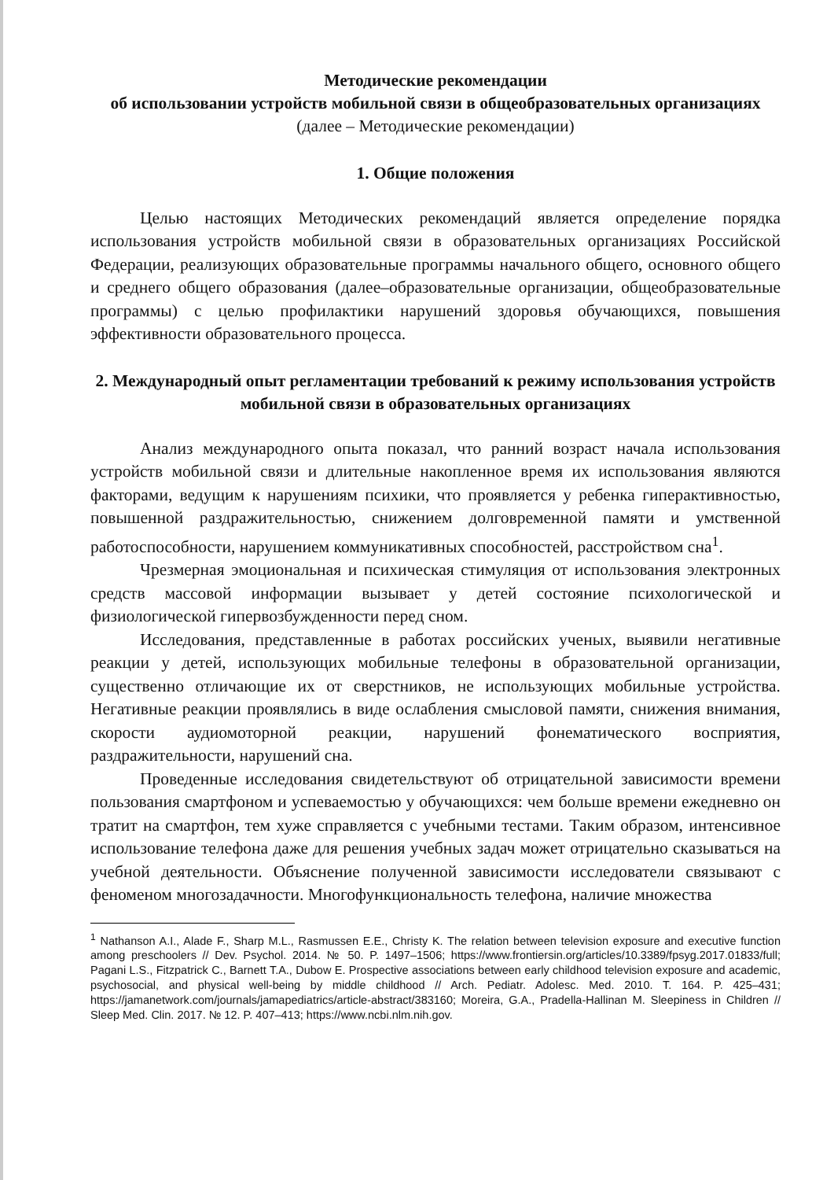Методические рекомендации
об использовании устройств мобильной связи в общеобразовательных организациях
(далее – Методические рекомендации)
1. Общие положения
Целью настоящих Методических рекомендаций является определение порядка использования устройств мобильной связи в образовательных организациях Российской Федерации, реализующих образовательные программы начального общего, основного общего и среднего общего образования (далее–образовательные организации, общеобразовательные программы) с целью профилактики нарушений здоровья обучающихся, повышения эффективности образовательного процесса.
2. Международный опыт регламентации требований к режиму использования устройств мобильной связи в образовательных организациях
Анализ международного опыта показал, что ранний возраст начала использования устройств мобильной связи и длительные накопленное время их использования являются факторами, ведущим к нарушениям психики, что проявляется у ребенка гиперактивностью, повышенной раздражительностью, снижением долговременной памяти и умственной работоспособности, нарушением коммуникативных способностей, расстройством сна<sup>1</sup>.
Чрезмерная эмоциональная и психическая стимуляция от использования электронных средств массовой информации вызывает у детей состояние психологической и физиологической гипервозбужденности перед сном.
Исследования, представленные в работах российских ученых, выявили негативные реакции у детей, использующих мобильные телефоны в образовательной организации, существенно отличающие их от сверстников, не использующих мобильные устройства. Негативные реакции проявлялись в виде ослабления смысловой памяти, снижения внимания, скорости аудиомоторной реакции, нарушений фонематического восприятия, раздражительности, нарушений сна.
Проведенные исследования свидетельствуют об отрицательной зависимости времени пользования смартфоном и успеваемостью у обучающихся: чем больше времени ежедневно он тратит на смартфон, тем хуже справляется с учебными тестами. Таким образом, интенсивное использование телефона даже для решения учебных задач может отрицательно сказываться на учебной деятельности. Объяснение полученной зависимости исследователи связывают с феноменом многозадачности. Многофункциональность телефона, наличие множества
<sup>1</sup> Nathanson A.I., Alade F., Sharp M.L., Rasmussen E.E., Christy K. The relation between television exposure and executive function among preschoolers // Dev. Psychol. 2014. № 50. P. 1497–1506; https://www.frontiersin.org/articles/10.3389/fpsyg.2017.01833/full; Pagani L.S., Fitzpatrick C., Barnett T.A., Dubow E. Prospective associations between early childhood television exposure and academic, psychosocial, and physical well-being by middle childhood // Arch. Pediatr. Adolesc. Med. 2010. T. 164. P. 425–431; https://jamanetwork.com/journals/jamapediatrics/article-abstract/383160; Moreira, G.A., Pradella-Hallinan M. Sleepiness in Children // Sleep Med. Clin. 2017. № 12. P. 407–413; https://www.ncbi.nlm.nih.gov.